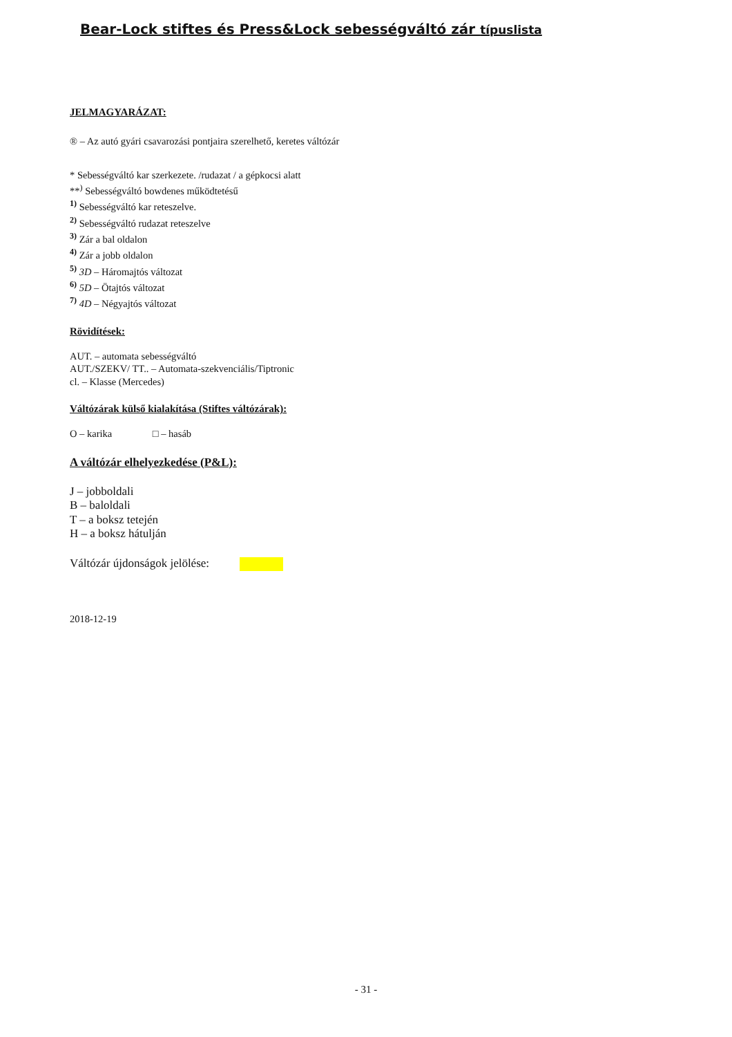Bear-Lock stiftes és Press&Lock sebességváltó zár típuslista
JELMAGYARÁZAT:
® – Az autó gyári csavarozási pontjaira szerelhető, keretes váltózár
* Sebességváltó kar szerkezete. /rudazat / a gépkocsi alatt
**<sup>)</sup> Sebességváltó bowdenes működtetésű
<sup>1)</sup> Sebességváltó kar reteszelve.
<sup>2)</sup> Sebességváltó rudazat reteszelve
<sup>3)</sup> Zár a bal oldalon
<sup>4)</sup> Zár a jobb oldalon
<sup>5)</sup> 3D – Háromajtós változat
<sup>6)</sup> 5D – Ötajtós változat
<sup>7)</sup> 4D – Négyajtós változat
Rövidítések:
AUT. – automata sebességváltó
AUT./SZEKV/ TT.. – Automata-szekvenciális/Tiptronic
cl. – Klasse (Mercedes)
Váltózárak külső kialakítása (Stiftes váltózárak):
O – karika □ – hasáb
A váltózár elhelyezkedése (P&L):
J – jobboldali
B – baloldali
T – a boksz tetején
H – a boksz hátulján
Váltózár újdonságok jelölése:
2018-12-19
- 31 -